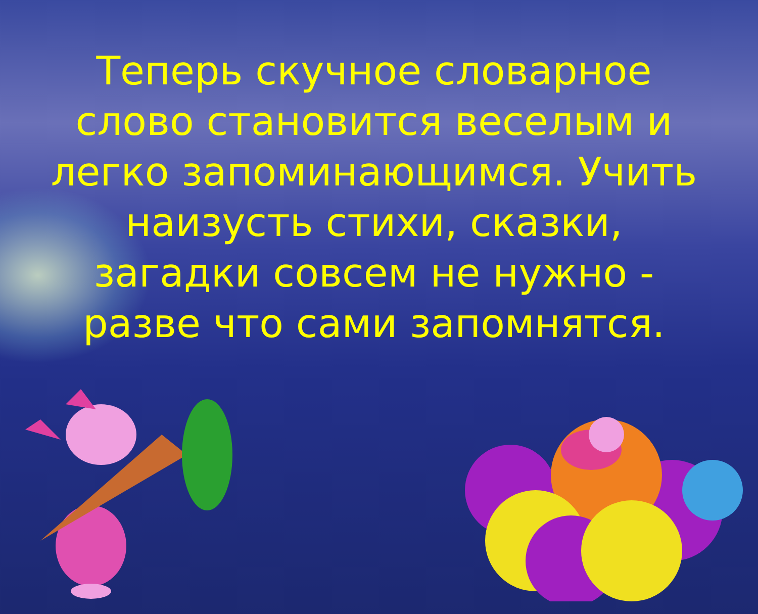Теперь скучное словарное слово становится веселым и легко запоминающимся. Учить наизусть стихи, сказки, загадки совсем не нужно - разве что сами запомнятся.